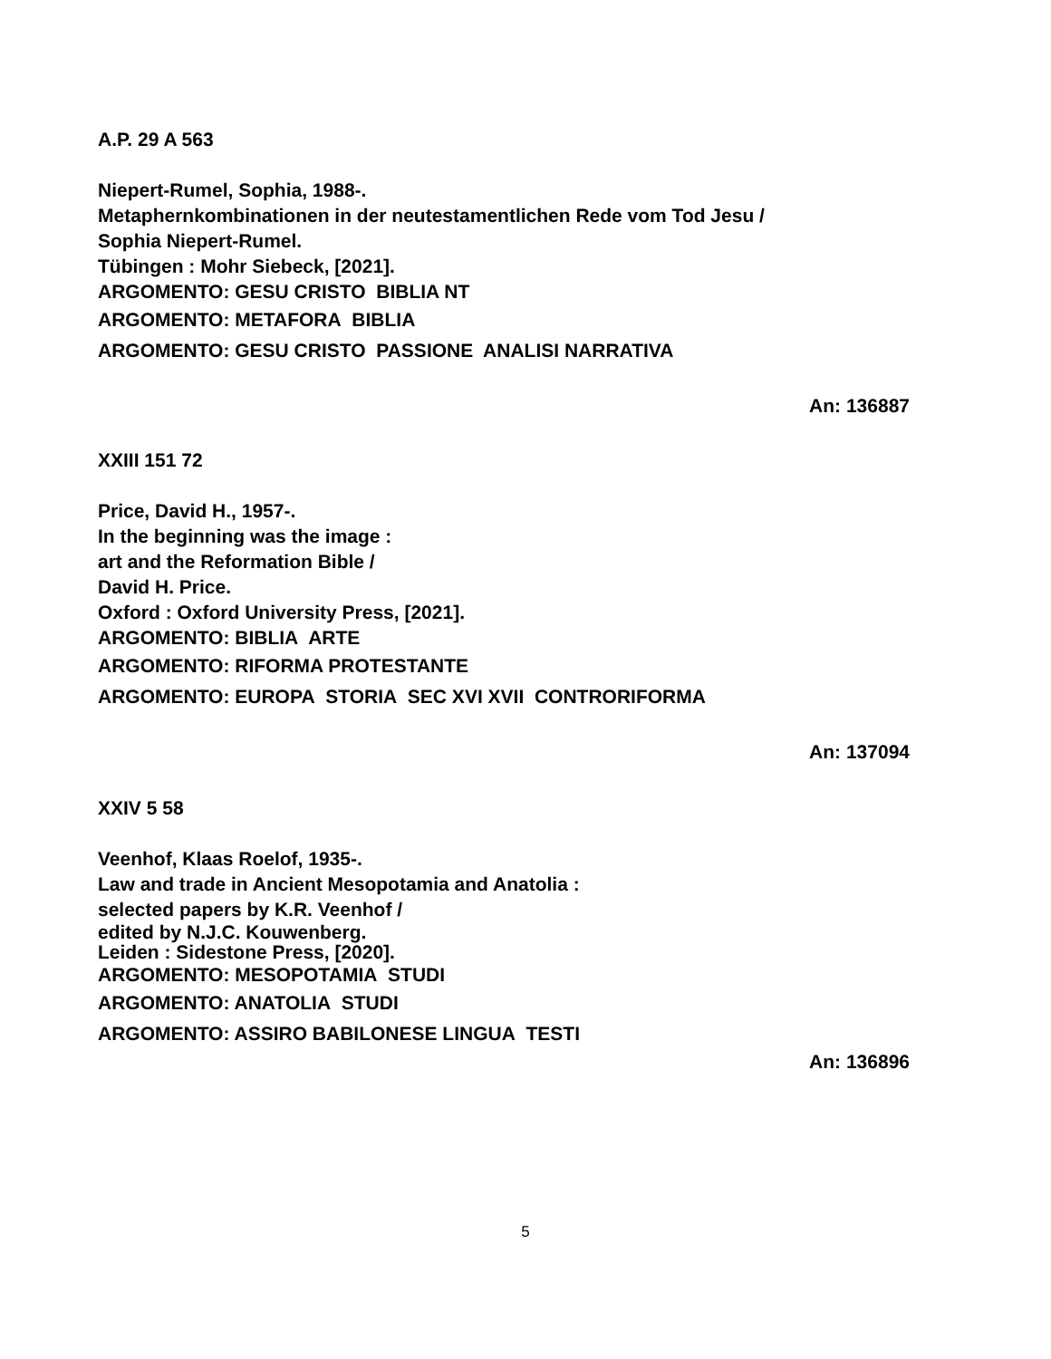A.P. 29 A 563
Niepert-Rumel, Sophia, 1988-.
Metaphernkombinationen in der neutestamentlichen Rede vom Tod Jesu /
Sophia Niepert-Rumel.
Tübingen : Mohr Siebeck, [2021].
ARGOMENTO: GESU CRISTO BIBLIA NT
ARGOMENTO: METAFORA BIBLIA
ARGOMENTO: GESU CRISTO PASSIONE ANALISI NARRATIVA
An: 136887
XXIII 151 72
Price, David H., 1957-.
In the beginning was the image :
art and the Reformation Bible /
David H. Price.
Oxford : Oxford University Press, [2021].
ARGOMENTO: BIBLIA ARTE
ARGOMENTO: RIFORMA PROTESTANTE
ARGOMENTO: EUROPA STORIA SEC XVI XVII CONTRORIFORMA
An: 137094
XXIV 5 58
Veenhof, Klaas Roelof, 1935-.
Law and trade in Ancient Mesopotamia and Anatolia :
selected papers by K.R. Veenhof /
edited by N.J.C. Kouwenberg.
Leiden : Sidestone Press, [2020].
ARGOMENTO: MESOPOTAMIA STUDI
ARGOMENTO: ANATOLIA STUDI
ARGOMENTO: ASSIRO BABILONESE LINGUA TESTI
An: 136896
5